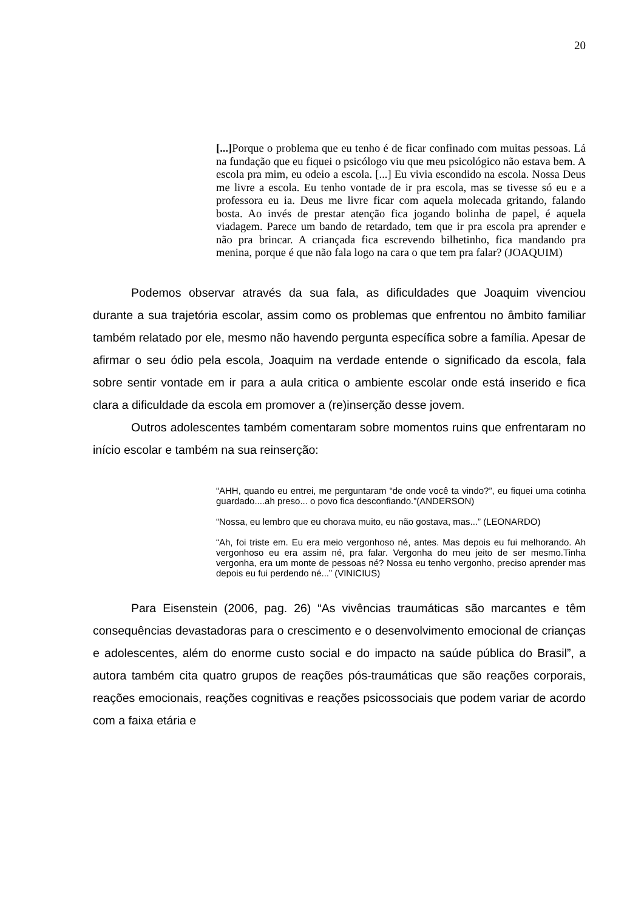20
[...] Porque o problema que eu tenho é de ficar confinado com muitas pessoas. Lá na fundação que eu fiquei o psicólogo viu que meu psicológico não estava bem. A escola pra mim, eu odeio a escola. [...] Eu vivia escondido na escola. Nossa Deus me livre a escola. Eu tenho vontade de ir pra escola, mas se tivesse só eu e a professora eu ia. Deus me livre ficar com aquela molecada gritando, falando bosta. Ao invés de prestar atenção fica jogando bolinha de papel, é aquela viadagem. Parece um bando de retardado, tem que ir pra escola pra aprender e não pra brincar. A criançada fica escrevendo bilhetinho, fica mandando pra menina, porque é que não fala logo na cara o que tem pra falar? (JOAQUIM)
Podemos observar através da sua fala, as dificuldades que Joaquim vivenciou durante a sua trajetória escolar, assim como os problemas que enfrentou no âmbito familiar também relatado por ele, mesmo não havendo pergunta específica sobre a família. Apesar de afirmar o seu ódio pela escola, Joaquim na verdade entende o significado da escola, fala sobre sentir vontade em ir para a aula critica o ambiente escolar onde está inserido e fica clara a dificuldade da escola em promover a (re)inserção desse jovem.
Outros adolescentes também comentaram sobre momentos ruins que enfrentaram no início escolar e também na sua reinserção:
“AHH, quando eu entrei, me perguntaram “de onde você ta vindo?”, eu fiquei uma cotinha guardado....ah preso... o povo fica desconfiando.”(ANDERSON)
“Nossa, eu lembro que eu chorava muito, eu não gostava, mas...” (LEONARDO)
“Ah, foi triste em. Eu era meio vergonhoso né, antes. Mas depois eu fui melhorando. Ah vergonhoso eu era assim né, pra falar. Vergonha do meu jeito de ser mesmo.Tinha vergonha, era um monte de pessoas né? Nossa eu tenho vergonho, preciso aprender mas depois eu fui perdendo né...” (VINICIUS)
Para Eisenstein (2006, pag. 26) “As vivências traumáticas são marcantes e têm consequências devastadoras para o crescimento e o desenvolvimento emocional de crianças e adolescentes, além do enorme custo social e do impacto na saúde pública do Brasil”, a autora também cita quatro grupos de reações pós-traumáticas que são reações corporais, reações emocionais, reações cognitivas e reações psicossociais que podem variar de acordo com a faixa etária e